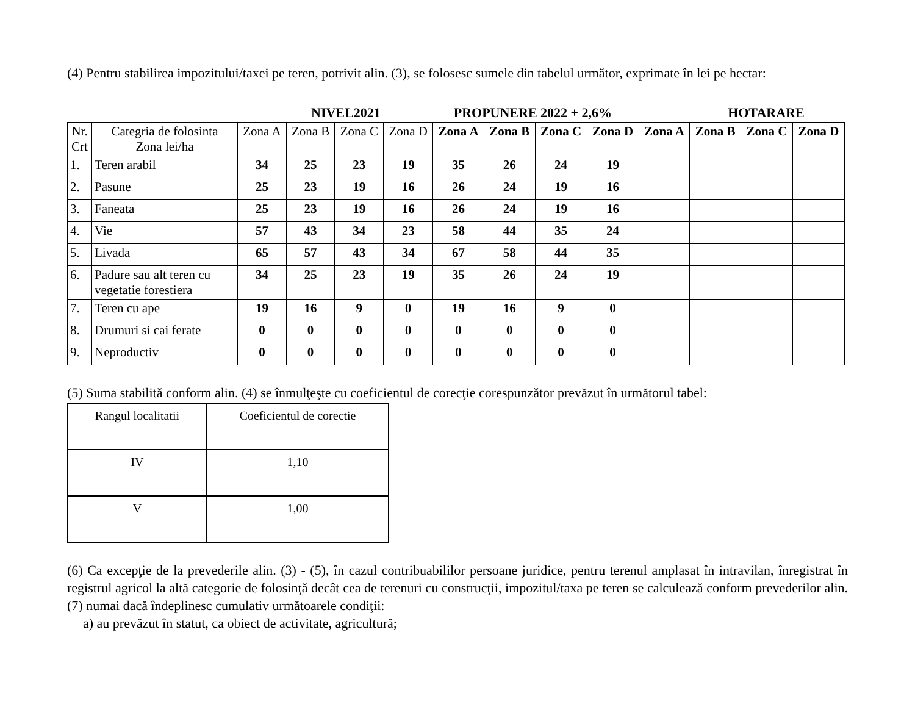(4) Pentru stabilirea impozitului/taxei pe teren, potrivit alin. (3), se folosesc sumele din tabelul următor, exprimate în lei pe hectar:
NIVEL2021 PROPUNERE 2022 + 2,6% HOTARARE
| Nr. Crt | Categria de folosinta Zona lei/ha | Zona A | Zona B | Zona C | Zona D | Zona A | Zona B | Zona C | Zona D | Zona A | Zona B | Zona C | Zona D |
| --- | --- | --- | --- | --- | --- | --- | --- | --- | --- | --- | --- | --- | --- |
| 1. | Teren arabil | 34 | 25 | 23 | 19 | 35 | 26 | 24 | 19 | | | | |
| 2. | Pasune | 25 | 23 | 19 | 16 | 26 | 24 | 19 | 16 | | | | |
| 3. | Faneata | 25 | 23 | 19 | 16 | 26 | 24 | 19 | 16 | | | | |
| 4. | Vie | 57 | 43 | 34 | 23 | 58 | 44 | 35 | 24 | | | | |
| 5. | Livada | 65 | 57 | 43 | 34 | 67 | 58 | 44 | 35 | | | | |
| 6. | Padure sau alt teren cu vegetatie forestiera | 34 | 25 | 23 | 19 | 35 | 26 | 24 | 19 | | | | |
| 7. | Teren cu ape | 19 | 16 | 9 | 0 | 19 | 16 | 9 | 0 | | | | |
| 8. | Drumuri si cai ferate | 0 | 0 | 0 | 0 | 0 | 0 | 0 | 0 | | | | |
| 9. | Neproductiv | 0 | 0 | 0 | 0 | 0 | 0 | 0 | 0 | | | | |
(5) Suma stabilită conform alin. (4) se înmulţeşte cu coeficientul de corecţie corespunzător prevăzut în următorul tabel:
| Rangul localitatii | Coeficientul de corectie |
| IV | 1,10 |
| V | 1,00 |
(6) Ca excepţie de la prevederile alin. (3) - (5), în cazul contribuabililor persoane juridice, pentru terenul amplasat în intravilan, înregistrat în registrul agricol la altă categorie de folosinţă decât cea de terenuri cu construcţii, impozitul/taxa pe teren se calculează conform prevederilor alin. (7) numai dacă îndeplinesc cumulativ următoarele condiţii:
a) au prevăzut în statut, ca obiect de activitate, agricultură;